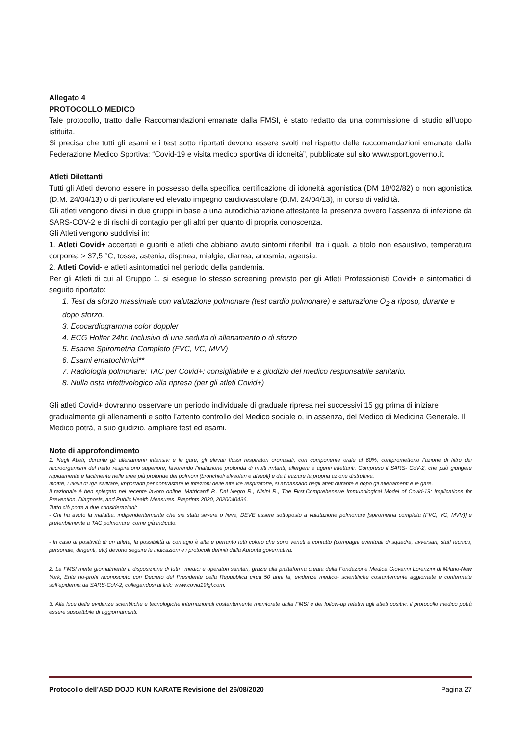Allegato 4
PROTOCOLLO MEDICO
Tale protocollo, tratto dalle Raccomandazioni emanate dalla FMSI, è stato redatto da una commissione di studio all’uopo istituita.
Si precisa che tutti gli esami e i test sotto riportati devono essere svolti nel rispetto delle raccomandazioni emanate dalla Federazione Medico Sportiva: “Covid-19 e visita medico sportiva di idoneità”, pubblicate sul sito www.sport.governo.it.
Atleti Dilettanti
Tutti gli Atleti devono essere in possesso della specifica certificazione di idoneità agonistica (DM 18/02/82) o non agonistica (D.M. 24/04/13) o di particolare ed elevato impegno cardiovascolare (D.M. 24/04/13), in corso di validità.
Gli atleti vengono divisi in due gruppi in base a una autodichiarazione attestante la presenza ovvero l’assenza di infezione da SARS-COV-2 e di rischi di contagio per gli altri per quanto di propria conoscenza.
Gli Atleti vengono suddivisi in:
1. Atleti Covid+ accertati e guariti e atleti che abbiano avuto sintomi riferibili tra i quali, a titolo non esaustivo, temperatura corporea > 37,5 °C, tosse, astenia, dispnea, mialgie, diarrea, anosmia, ageusia.
2. Atleti Covid- e atleti asintomatici nel periodo della pandemia.
Per gli Atleti di cui al Gruppo 1, si esegue lo stesso screening previsto per gli Atleti Professionisti Covid+ e sintomatici di seguito riportato:
1. Test da sforzo massimale con valutazione polmonare (test cardio polmonare) e saturazione O<sub>2</sub> a riposo, durante e dopo sforzo.
3. Ecocardiogramma color doppler
4. ECG Holter 24hr. Inclusivo di una seduta di allenamento o di sforzo
5. Esame Spirometria Completo (FVC, VC, MVV)
6. Esami ematochimici**
7. Radiologia polmonare: TAC per Covid+: consigliabile e a giudizio del medico responsabile sanitario.
8. Nulla osta infettivologico alla ripresa (per gli atleti Covid+)
Gli atleti Covid+ dovranno osservare un periodo individuale di graduale ripresa nei successivi 15 gg prima di iniziare gradualmente gli allenamenti e sotto l’attento controllo del Medico sociale o, in assenza, del Medico di Medicina Generale. Il Medico potrà, a suo giudizio, ampliare test ed esami.
Note di approfondimento
1. Negli Atleti, durante gli allenamenti intensivi e le gare, gli elevati flussi respiratori oronasali, con componente orale al 60%, compromettono l’azione di filtro dei microorganismi del tratto respiratorio superiore, favorendo l’inalazione profonda di molti irritanti, allergeni e agenti infettanti. Compreso il SARS- CoV-2, che può giungere rapidamente e facilmente nelle aree più profonde dei polmoni (bronchioli alveolari e alveoli) e da lì iniziare la propria azione distruttiva.
Inoltre, i livelli di IgA salivare, importanti per contrastare le infezioni delle alte vie respiratorie, si abbassano negli atleti durante e dopo gli allenamenti e le gare.
Il razionale è ben spiegato nel recente lavoro online: Matricardi P., Dal Negro R., Nisini R., The First,Comprehensive Immunological Model of Covid-19: Implications for Prevention, Diagnosis, and Public Health Measures. Preprints 2020, 2020040436.
Tutto ciò porta a due considerazioni:
- Chi ha avuto la malattia, indipendentemente che sia stata severa o lieve, DEVE essere sottoposto a valutazione polmonare [spirometria completa (FVC, VC, MVV)] e preferibilmente a TAC polmonare, come già indicato.
- In caso di positività di un atleta, la possibilità di contagio è alta e pertanto tutti coloro che sono venuti a contatto (compagni eventuali di squadra, avversari, staff tecnico, personale, dirigenti, etc) devono seguire le indicazioni e i protocolli definiti dalla Autorità governativa.
2. La FMSI mette giornalmente a disposizione di tutti i medici e operatori sanitari, grazie alla piattaforma creata della Fondazione Medica Giovanni Lorenzini di Milano-New York, Ente no-profit riconosciuto con Decreto del Presidente della Repubblica circa 50 anni fa, evidenze medico- scientifiche costantemente aggiornate e confermate sull’epidemia da SARS-CoV-2, collegandosi al link: www.covid19fgl.com.
3. Alla luce delle evidenze scientifiche e tecnologiche internazionali costantemente monitorate dalla FMSI e dei follow-up relativi agli atleti positivi, il protocollo medico potrà essere suscettibile di aggiornamenti.
Protocollo dell’ASD DOJO KUN KARATE Revisione del 26/08/2020 Pagina 27